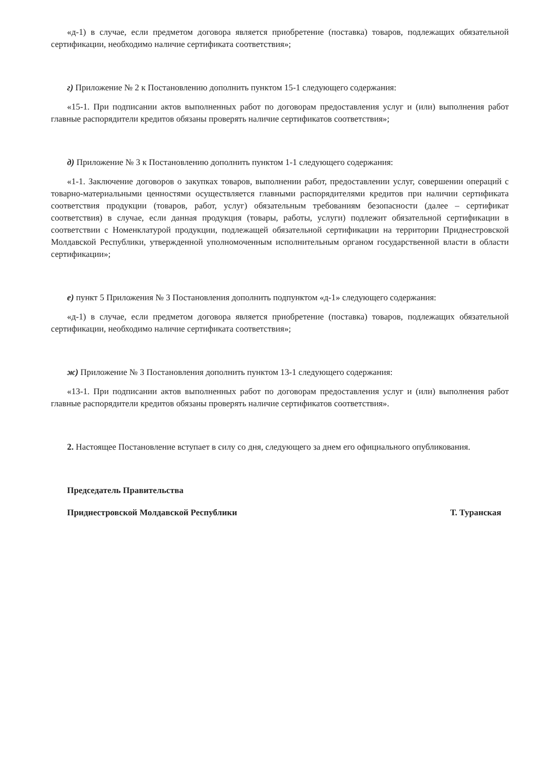«д-1) в случае, если предметом договора является приобретение (поставка) товаров, подлежащих обязательной сертификации, необходимо наличие сертификата соответствия»;
г) Приложение № 2 к Постановлению дополнить пунктом 15-1 следующего содержания:
«15-1. При подписании актов выполненных работ по договорам предоставления услуг и (или) выполнения работ главные распорядители кредитов обязаны проверять наличие сертификатов соответствия»;
д) Приложение № 3 к Постановлению дополнить пунктом 1-1 следующего содержания:
«1-1. Заключение договоров о закупках товаров, выполнении работ, предоставлении услуг, совершении операций с товарно-материальными ценностями осуществляется главными распорядителями кредитов при наличии сертификата соответствия продукции (товаров, работ, услуг) обязательным требованиям безопасности (далее – сертификат соответствия) в случае, если данная продукция (товары, работы, услуги) подлежит обязательной сертификации в соответствии с Номенклатурой продукции, подлежащей обязательной сертификации на территории Приднестровской Молдавской Республики, утвержденной уполномоченным исполнительным органом государственной власти в области сертификации»;
е) пункт 5 Приложения № 3 Постановления дополнить подпунктом «д-1» следующего содержания:
«д-1) в случае, если предметом договора является приобретение (поставка) товаров, подлежащих обязательной сертификации, необходимо наличие сертификата соответствия»;
ж) Приложение № 3 Постановления дополнить пунктом 13-1 следующего содержания:
«13-1. При подписании актов выполненных работ по договорам предоставления услуг и (или) выполнения работ главные распорядители кредитов обязаны проверять наличие сертификатов соответствия».
2. Настоящее Постановление вступает в силу со дня, следующего за днем его официального опубликования.
Председатель Правительства
Приднестровской Молдавской Республики Т. Туранская